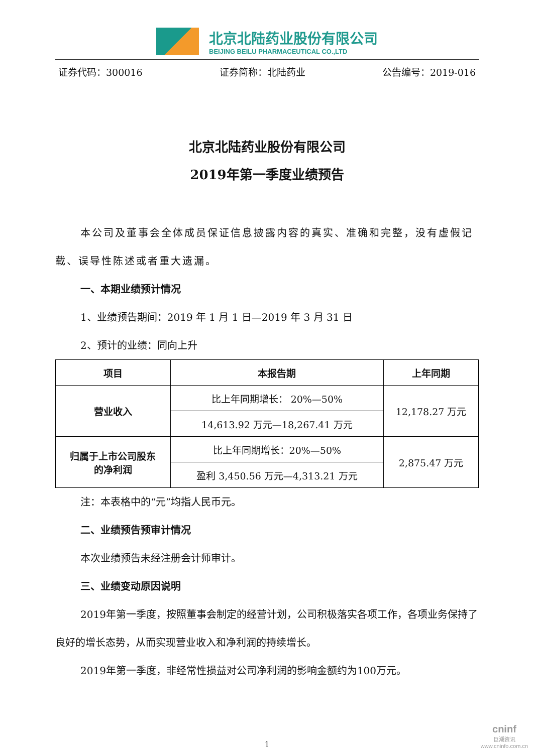北京北陆药业股份有限公司
BEIJING BEILU PHARMACEUTICAL CO.,LTD
证券代码：300016 证券简称：北陆药业 公告编号：2019-016
北京北陆药业股份有限公司
2019年第一季度业绩预告
本公司及董事会全体成员保证信息披露内容的真实、准确和完整，没有虚假记载、误导性陈述或者重大遗漏。
一、本期业绩预计情况
1、业绩预告期间：2019 年 1 月 1 日—2019 年 3 月 31 日
2、预计的业绩：同向上升
| 项目 | 本报告期 | 上年同期 |
| --- | --- | --- |
| 营业收入 | 比上年同期增长： 20%—50% | 12,178.27 万元 |
| | 14,613.92 万元—18,267.41 万元 | |
| 归属于上市公司股东 的净利润 | 比上年同期增长：20%—50% | 2,875.47 万元 |
| | 盈利 3,450.56 万元—4,313.21 万元 | |
注：本表格中的“元”均指人民币元。
二、业绩预告预审计情况
本次业绩预告未经注册会计师审计。
三、业绩变动原因说明
2019年第一季度，按照董事会制定的经营计划，公司积极落实各项工作，各项业务保持了良好的增长态势，从而实现营业收入和净利润的持续增长。
2019年第一季度，非经常性损益对公司净利润的影响金额约为100万元。
1
cninf
巨潮资讯
www.cninfo.com.cn